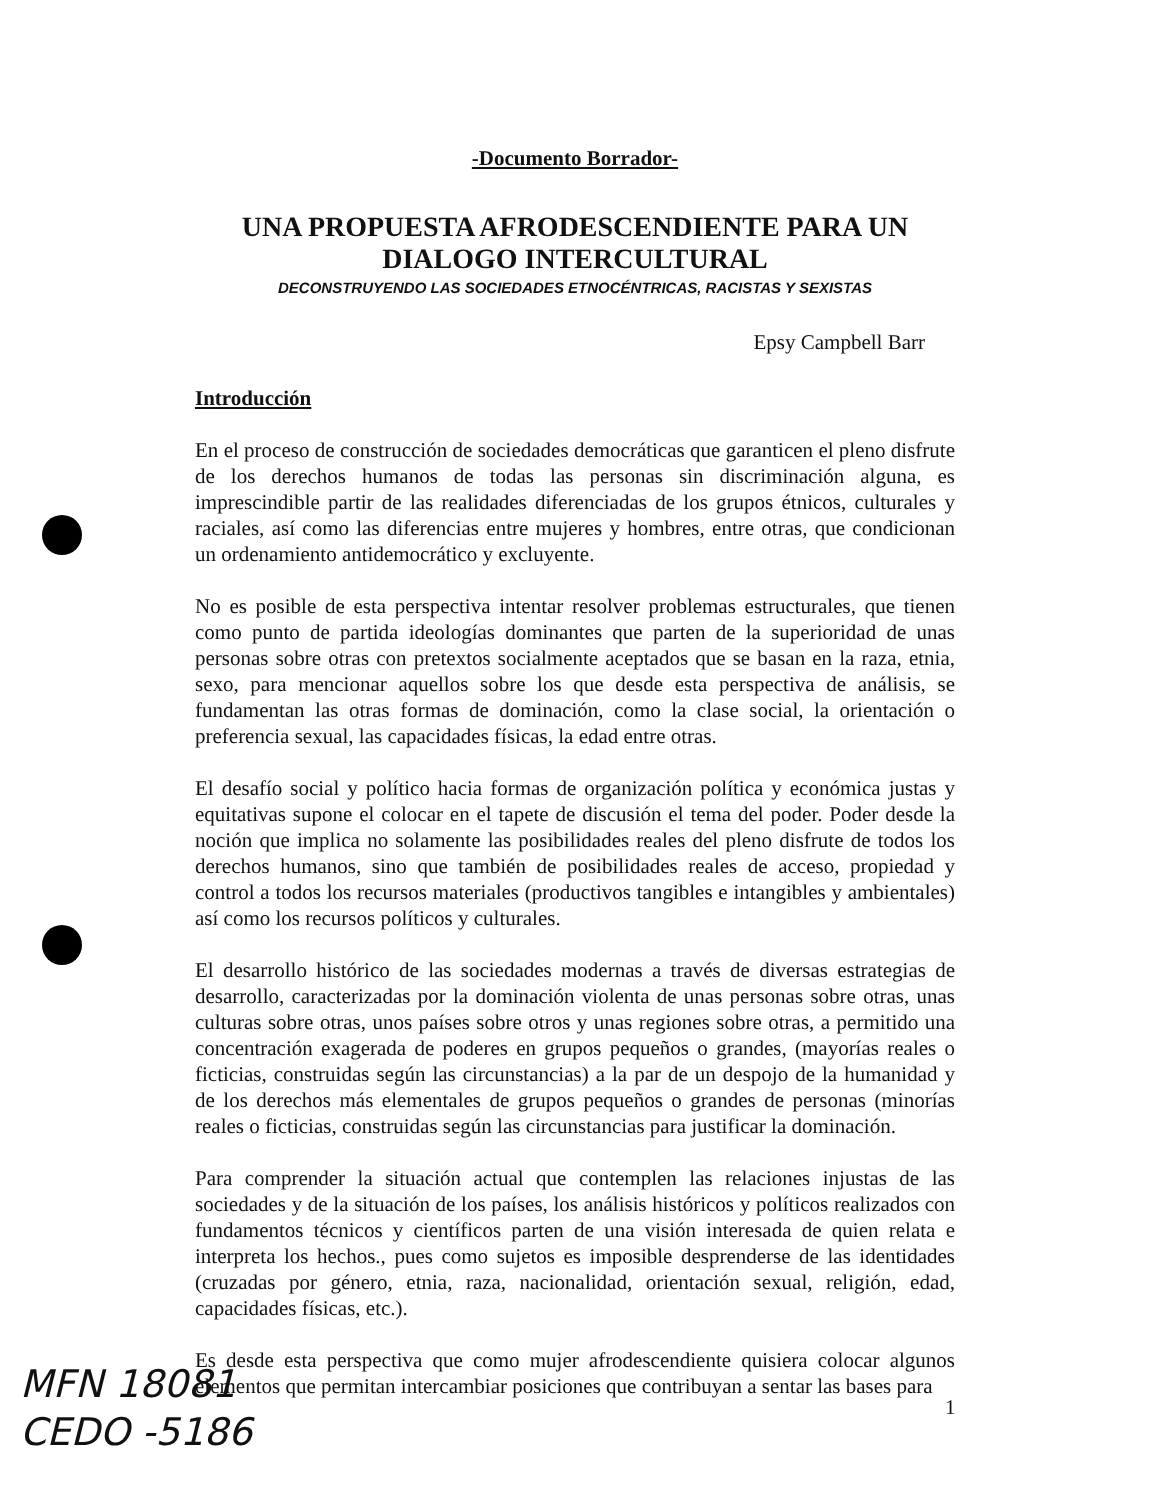-Documento Borrador-
UNA PROPUESTA AFRODESCENDIENTE PARA UN DIALOGO INTERCULTURAL
DECONSTRUYENDO LAS SOCIEDADES ETNOCÉNTRICAS, RACISTAS Y SEXISTAS
Epsy Campbell Barr
Introducción
En el proceso de construcción de sociedades democráticas que garanticen el pleno disfrute de los derechos humanos de todas las personas sin discriminación alguna, es imprescindible partir de las realidades diferenciadas de los grupos étnicos, culturales y raciales, así como las diferencias entre mujeres y hombres, entre otras, que condicionan un ordenamiento antidemocrático y excluyente.
No es posible de esta perspectiva intentar resolver problemas estructurales, que tienen como punto de partida ideologías dominantes que parten de la superioridad de unas personas sobre otras con pretextos socialmente aceptados que se basan en la raza, etnia, sexo, para mencionar aquellos sobre los que desde esta perspectiva de análisis, se fundamentan las otras formas de dominación, como la clase social, la orientación o preferencia sexual, las capacidades físicas, la edad entre otras.
El desafío social y político hacia formas de organización política y económica justas y equitativas supone el colocar en el tapete de discusión el tema del poder. Poder desde la noción que implica no solamente las posibilidades reales del pleno disfrute de todos los derechos humanos, sino que también de posibilidades reales de acceso, propiedad y control a todos los recursos materiales (productivos tangibles e intangibles y ambientales) así como los recursos políticos y culturales.
El desarrollo histórico de las sociedades modernas a través de diversas estrategias de desarrollo, caracterizadas por la dominación violenta de unas personas sobre otras, unas culturas sobre otras, unos países sobre otros y unas regiones sobre otras, a permitido una concentración exagerada de poderes en grupos pequeños o grandes, (mayorías reales o ficticias, construidas según las circunstancias) a la par de un despojo de la humanidad y de los derechos más elementales de grupos pequeños o grandes de personas (minorías reales o ficticias, construidas según las circunstancias para justificar la dominación.
Para comprender la situación actual que contemplen las relaciones injustas de las sociedades y de la situación de los países, los análisis históricos y políticos realizados con fundamentos técnicos y científicos parten de una visión interesada de quien relata e interpreta los hechos., pues como sujetos es imposible desprenderse de las identidades (cruzadas por género, etnia, raza, nacionalidad, orientación sexual, religión, edad, capacidades físicas, etc.).
Es desde esta perspectiva que como mujer afrodescendiente quisiera colocar algunos elementos que permitan intercambiar posiciones que contribuyan a sentar las bases para
MFN 18081
CEDO -5186
1